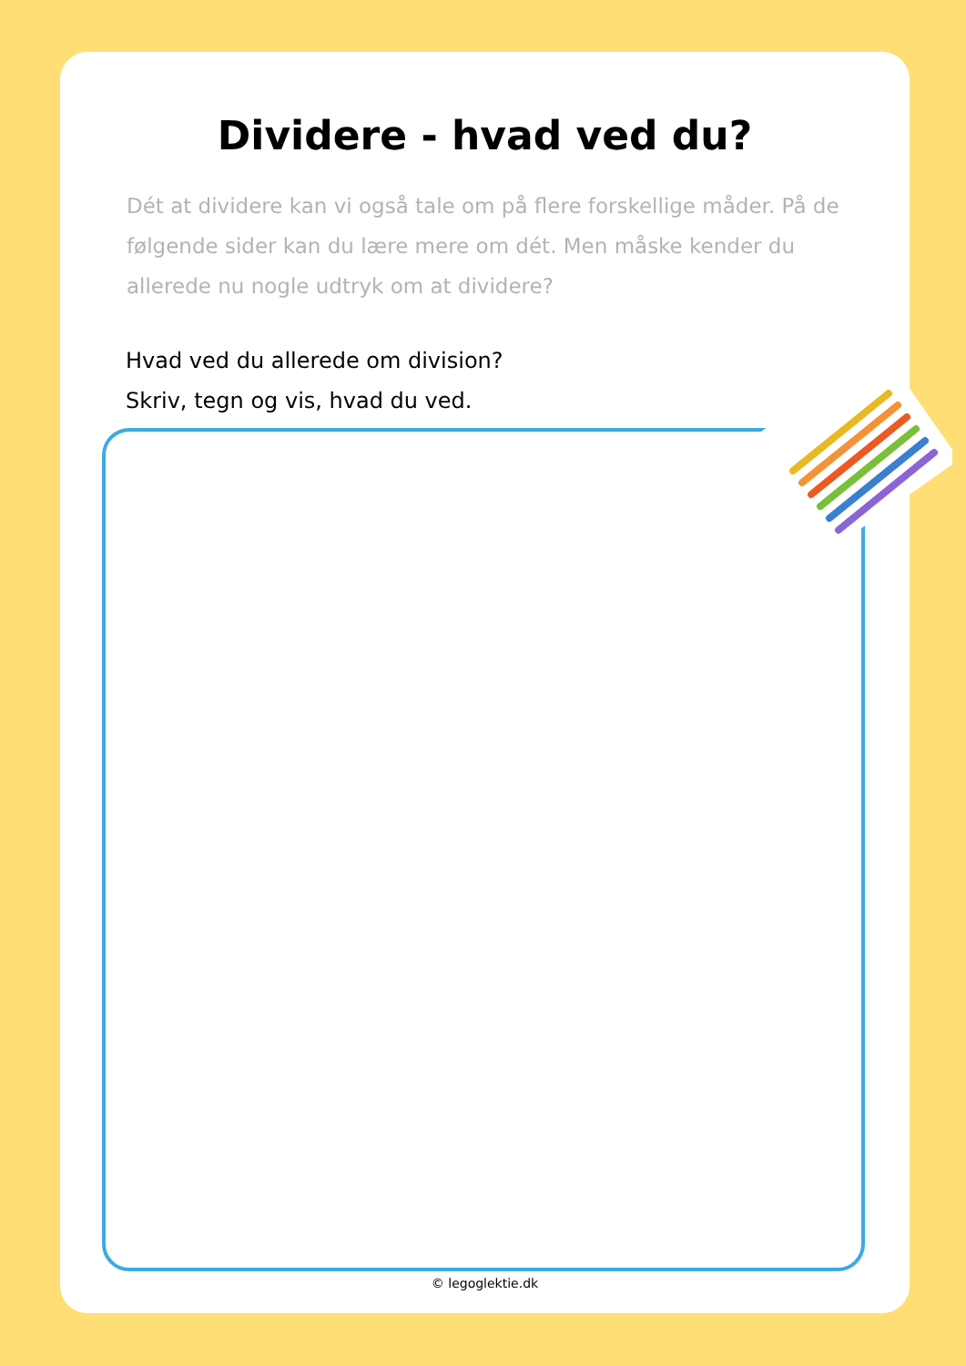Dividere - hvad ved du?
Dét at dividere kan vi også tale om på flere forskellige måder. På de følgende sider kan du lære mere om dét. Men måske kender du allerede nu nogle udtryk om at dividere?
Hvad ved du allerede om division?
Skriv, tegn og vis, hvad du ved.
© legoglektie.dk